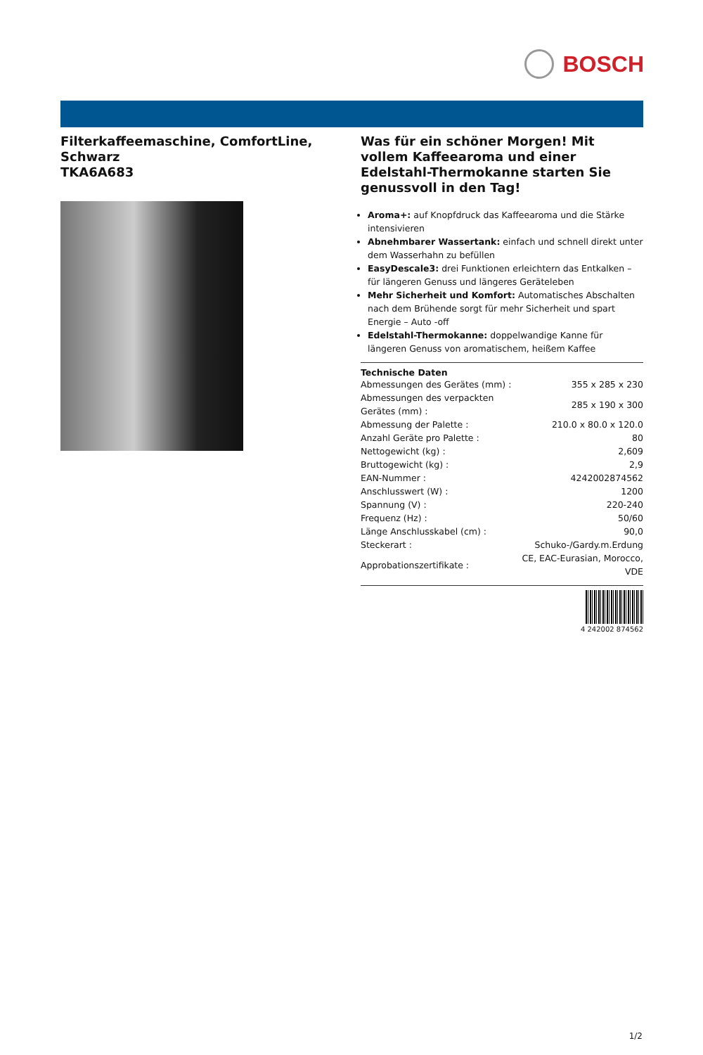BOSCH
Filterkaffeemaschine, ComfortLine, Schwarz
TKA6A683
Was für ein schöner Morgen! Mit vollem Kaffeearoma und einer Edelstahl-Thermokanne starten Sie genussvoll in den Tag!
Aroma+: auf Knopfdruck das Kaffeearoma und die Stärke intensivieren
Abnehmbarer Wassertank: einfach und schnell direkt unter dem Wasserhahn zu befüllen
EasyDescale3: drei Funktionen erleichtern das Entkalken – für längeren Genuss und längeres Geräteleben
Mehr Sicherheit und Komfort: Automatisches Abschalten nach dem Brühende sorgt für mehr Sicherheit und spart Energie – Auto -off
Edelstahl-Thermokanne: doppelwandige Kanne für längeren Genuss von aromatischem, heißem Kaffee
Technische Daten
| Abmessungen des Gerätes (mm) : | 355 x 285 x 230 |
| Abmessungen des verpackten Gerätes (mm) : | 285 x 190 x 300 |
| Abmessung der Palette : | 210.0 x 80.0 x 120.0 |
| Anzahl Geräte pro Palette : | 80 |
| Nettogewicht (kg) : | 2,609 |
| Bruttogewicht (kg) : | 2,9 |
| EAN-Nummer : | 4242002874562 |
| Anschlusswert (W) : | 1200 |
| Spannung (V) : | 220-240 |
| Frequenz (Hz) : | 50/60 |
| Länge Anschlusskabel (cm) : | 90,0 |
| Steckerart : | Schuko-/Gardy.m.Erdung |
| Approbationszertifikate : | CE, EAC-Eurasian, Morocco, VDE |
4 242002 874562
1/2